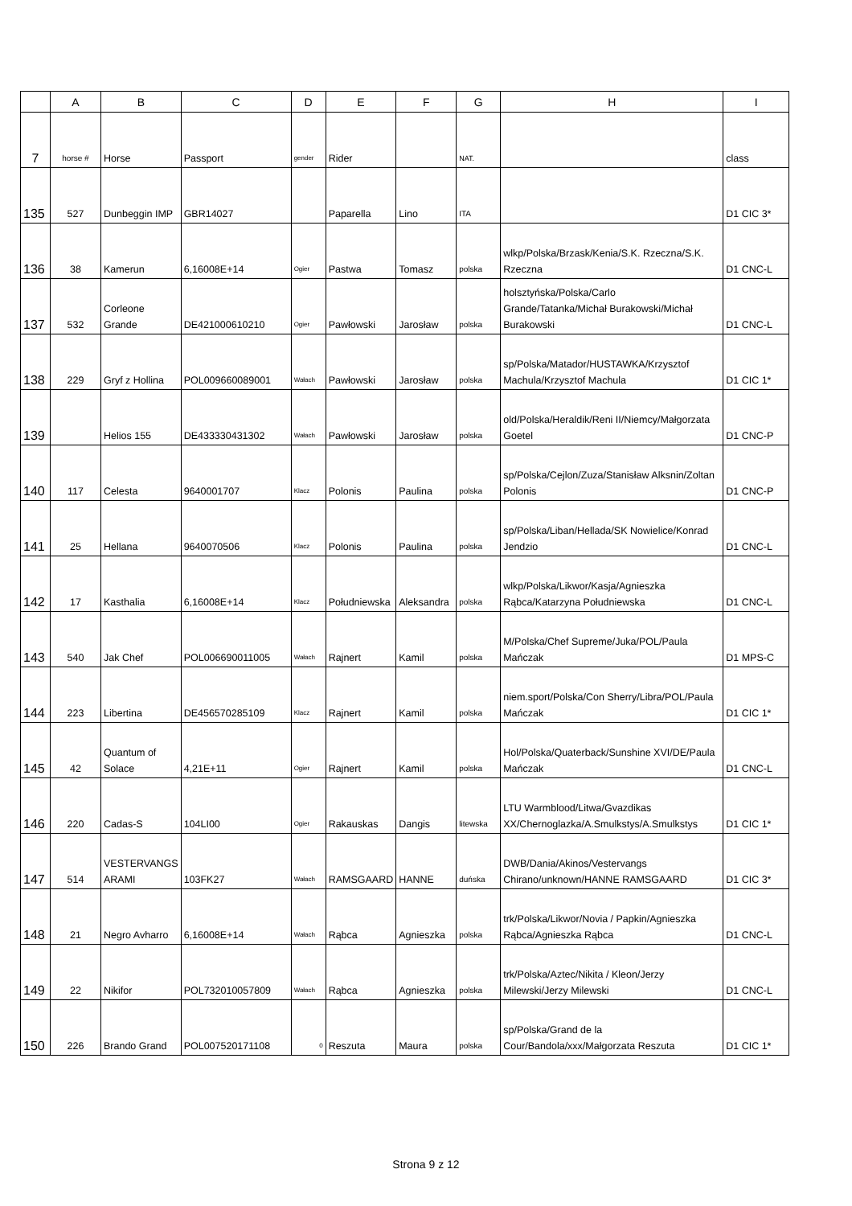| | A | B | C | D | E | F | G | H | I |
| --- | --- | --- | --- | --- | --- | --- | --- | --- | --- |
| 7 | horse # | Horse | Passport | gender | Rider | | NAT. | | class |
| 135 | 527 | Dunbeggin IMP | GBR14027 | | Paparella | Lino | ITA | | D1 CIC 3* |
| 136 | 38 | Kamerun | 6,16008E+14 | Ogier | Pastwa | Tomasz | polska | wlkp/Polska/Brzask/Kenia/S.K. Rzeczna/S.K. Rzeczna | D1 CNC-L |
| 137 | 532 | Corleone Grande | DE421000610210 | Ogier | Pawłowski | Jarosław | polska | holsztyńska/Polska/Carlo Grande/Tatanka/Michał Burakowski/Michał Burakowski | D1 CNC-L |
| 138 | 229 | Gryf z Hollina | POL009660089001 | Wałach | Pawłowski | Jarosław | polska | sp/Polska/Matador/HUSTAWKA/Krzysztof Machula/Krzysztof Machula | D1 CIC 1* |
| 139 | | Helios 155 | DE433330431302 | Wałach | Pawłowski | Jarosław | polska | old/Polska/Heraldik/Reni II/Niemcy/Małgorzata Goetel | D1 CNC-P |
| 140 | 117 | Celesta | 9640001707 | Klacz | Polonis | Paulina | polska | sp/Polska/Cejlon/Zuza/Stanisław Alksnin/Zoltan Polonis | D1 CNC-P |
| 141 | 25 | Hellana | 9640070506 | Klacz | Polonis | Paulina | polska | sp/Polska/Liban/Hellada/SK Nowielice/Konrad Jendzio | D1 CNC-L |
| 142 | 17 | Kasthalia | 6,16008E+14 | Klacz | Południewska | Aleksandra | polska | wlkp/Polska/Likwor/Kasja/Agnieszka Rąbca/Katarzyna Południewska | D1 CNC-L |
| 143 | 540 | Jak Chef | POL006690011005 | Wałach | Rajnert | Kamil | polska | M/Polska/Chef Supreme/Juka/POL/Paula Mańczak | D1 MPS-C |
| 144 | 223 | Libertina | DE456570285109 | Klacz | Rajnert | Kamil | polska | niem.sport/Polska/Con Sherry/Libra/POL/Paula Mańczak | D1 CIC 1* |
| 145 | 42 | Quantum of Solace | 4,21E+11 | Ogier | Rajnert | Kamil | polska | Hol/Polska/Quaterback/Sunshine XVI/DE/Paula Mańczak | D1 CNC-L |
| 146 | 220 | Cadas-S | 104LI00 | Ogier | Rakauskas | Dangis | litewska | LTU Warmblood/Litwa/Gvazdikas XX/Chernoglazka/A.Smulkstys/A.Smulkstys | D1 CIC 1* |
| 147 | 514 | VESTERVANGS ARAMI | 103FK27 | Wałach | RAMSGAARD | HANNE | duńska | DWB/Dania/Akinos/Vestervangs Chirano/unknown/HANNE RAMSGAARD | D1 CIC 3* |
| 148 | 21 | Negro Avharro | 6,16008E+14 | Wałach | Rąbca | Agnieszka | polska | trk/Polska/Likwor/Novia / Papkin/Agnieszka Rąbca/Agnieszka Rąbca | D1 CNC-L |
| 149 | 22 | Nikifor | POL732010057809 | Wałach | Rąbca | Agnieszka | polska | trk/Polska/Aztec/Nikita / Kleon/Jerzy Milewski/Jerzy Milewski | D1 CNC-L |
| 150 | 226 | Brando Grand | POL007520171108 | 0 | Reszuta | Maura | polska | sp/Polska/Grand de la Cour/Bandola/xxx/Małgorzata Reszuta | D1 CIC 1* |
Strona 9 z 12